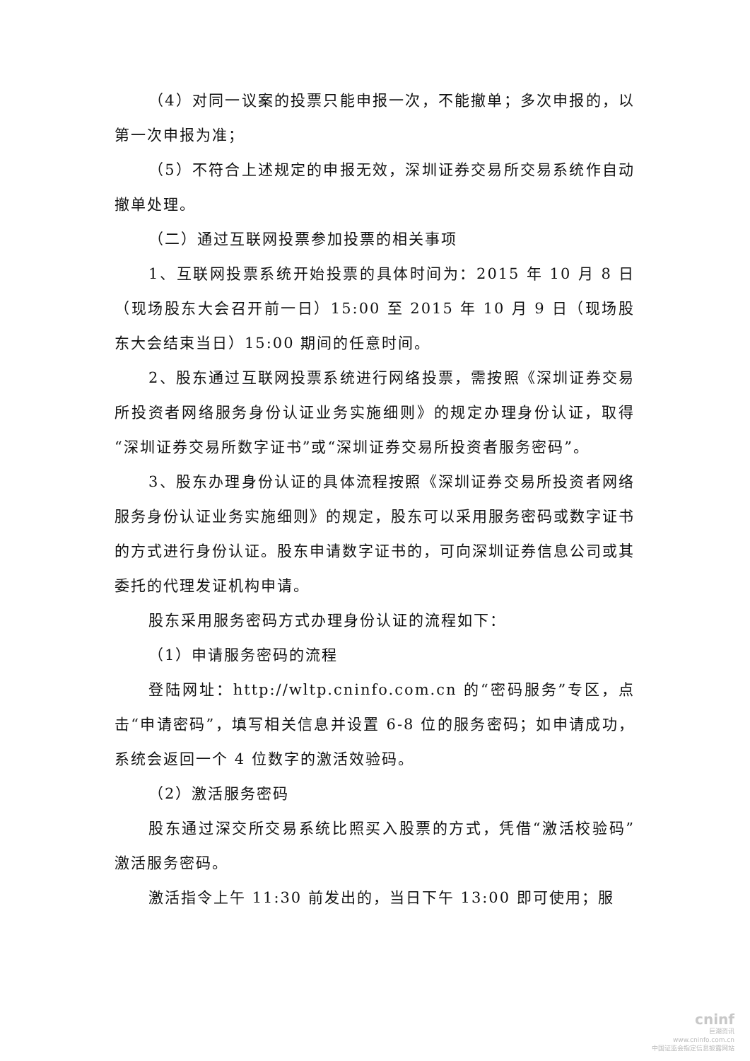（4）对同一议案的投票只能申报一次，不能撤单；多次申报的，以第一次申报为准；
（5）不符合上述规定的申报无效，深圳证券交易所交易系统作自动撤单处理。
（二）通过互联网投票参加投票的相关事项
1、互联网投票系统开始投票的具体时间为：2015 年 10 月 8 日（现场股东大会召开前一日）15:00 至 2015 年 10 月 9 日（现场股东大会结束当日）15:00 期间的任意时间。
2、股东通过互联网投票系统进行网络投票，需按照《深圳证券交易所投资者网络服务身份认证业务实施细则》的规定办理身份认证，取得“深圳证券交易所数字证书”或“深圳证券交易所投资者服务密码”。
3、股东办理身份认证的具体流程按照《深圳证券交易所投资者网络服务身份认证业务实施细则》的规定，股东可以采用服务密码或数字证书的方式进行身份认证。股东申请数字证书的，可向深圳证券信息公司或其委托的代理发证机构申请。
股东采用服务密码方式办理身份认证的流程如下：
（1）申请服务密码的流程
登陆网址：http://wltp.cninfo.com.cn 的“密码服务”专区，点击“申请密码”，填写相关信息并设置 6-8 位的服务密码；如申请成功，系统会返回一个 4 位数字的激活效验码。
（2）激活服务密码
股东通过深交所交易系统比照买入股票的方式，凭借“激活校验码”激活服务密码。
激活指令上午 11:30 前发出的，当日下午 13:00 即可使用；服
cninf
巨潮资讯
www.cninfo.com.cn
中国证监会指定信息披露网站